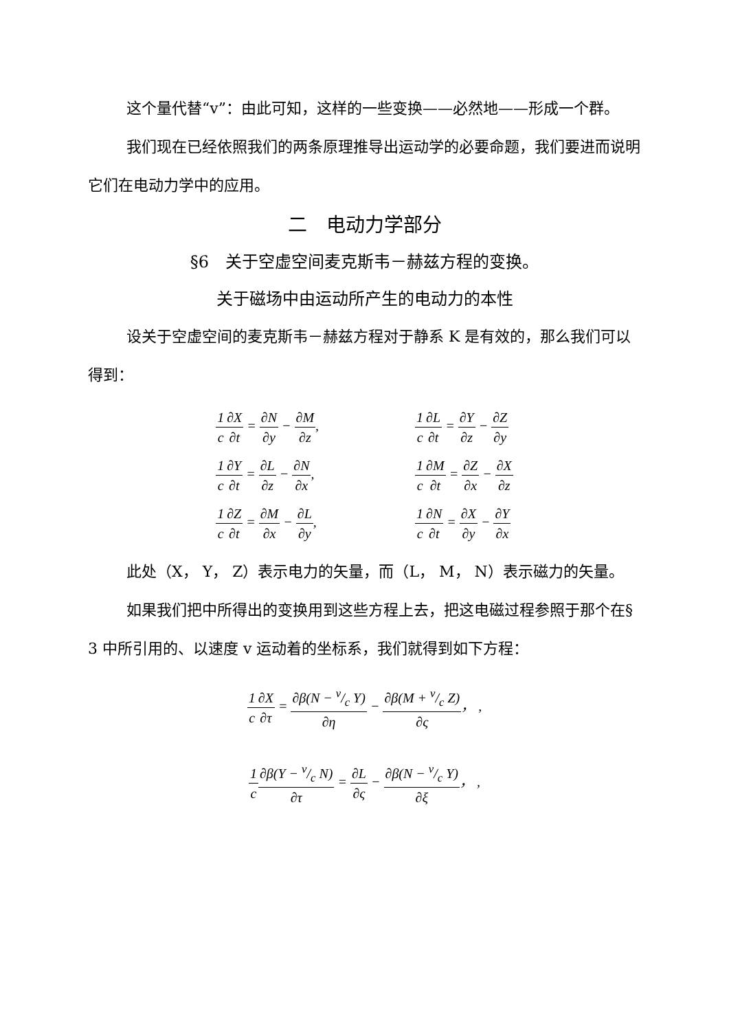这个量代替“v”：由此可知，这样的一些变换——必然地——形成一个群。
我们现在已经依照我们的两条原理推导出运动学的必要命题，我们要进而说明它们在电动力学中的应用。
二　电动力学部分
§6　关于空虚空间麦克斯韦－赫兹方程的变换。
关于磁场中由运动所产生的电动力的本性
设关于空虚空间的麦克斯韦－赫兹方程对于静系 K 是有效的，那么我们可以得到：
1 c∂X ∂t = ∂N ∂y − ∂M ∂z,
1 c∂Y ∂t = ∂L ∂z − ∂N ∂x,
1 c∂Z ∂t = ∂M ∂x − ∂L ∂y,
1 c∂L ∂t = ∂Y ∂z − ∂Z ∂y
1 c∂M ∂t = ∂Z ∂x − ∂X ∂z
1 c∂N ∂t = ∂X ∂y − ∂Y ∂x
此处（X， Y， Z）表示电力的矢量，而（L， M， N）表示磁力的矢量。
如果我们把中所得出的变换用到这些方程上去，把这电磁过程参照于那个在§ 3 中所引用的、以速度 v 运动着的坐标系，我们就得到如下方程：
1 c∂X ∂τ = ∂β(N − v/c Y) ∂η − ∂β(M + v/c Z) ∂ς， ,
1 c∂β(Y − v/c N) ∂τ = ∂L ∂ς − ∂β(N − v/c Y) ∂ξ， ,